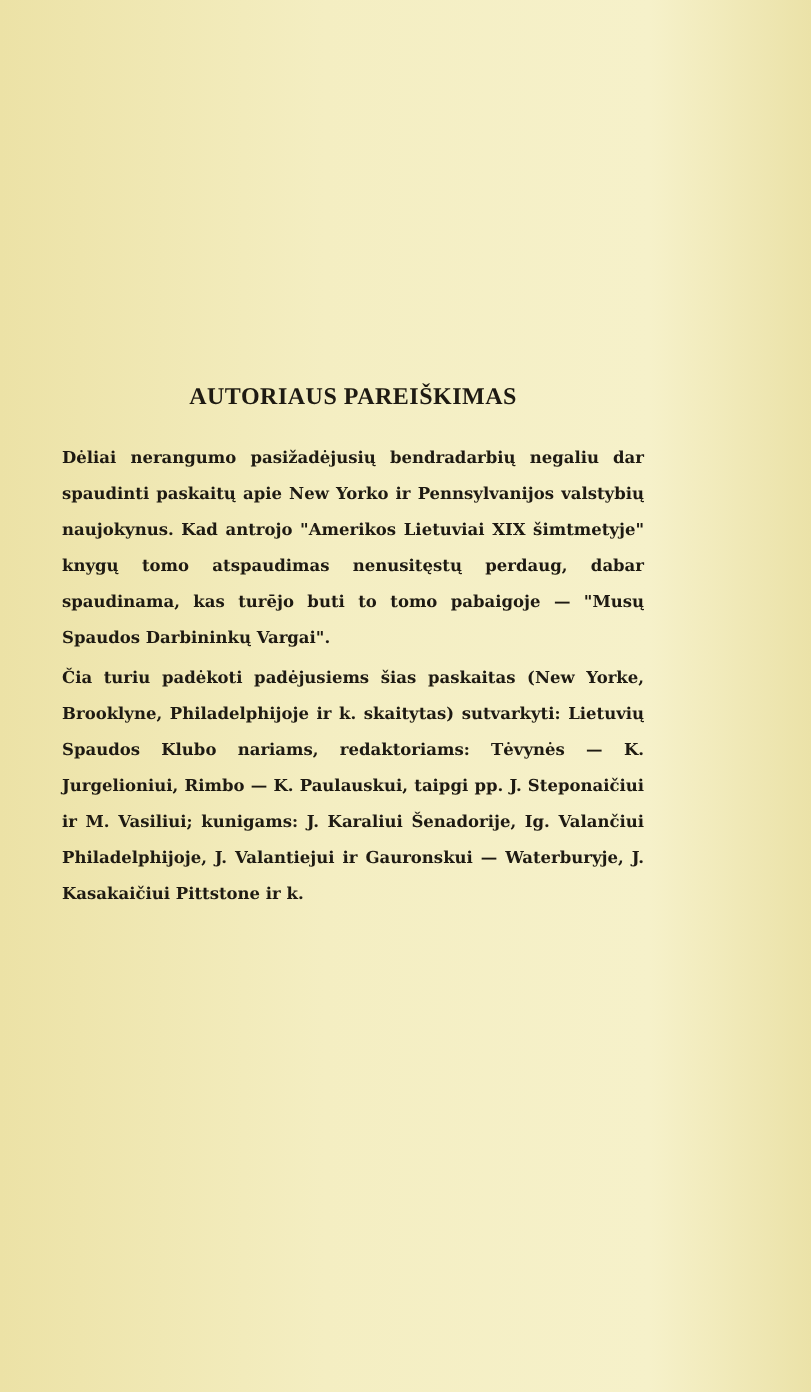AUTORIAUS PAREIŠKIMAS
Dėliai nerangumo pasižadėjusių bendradarbių negaliu dar spaudinti paskaitų apie New Yorko ir Pennsylvanijos valstybių naujokynus. Kad antrojo "Amerikos Lietuviai XIX šimtmetyje" knygų tomo atspaudimas nenusitęstų perdaug, dabar spaudinama, kas turējo buti to tomo pabaigoje — "Musų Spaudos Darbininkų Vargai".
Čia turiu padėkoti padėjusiems šias paskaitas (New Yorke, Brooklyne, Philadelphijoje ir k. skaitytas) sutvarkyti: Lietuvių Spaudos Klubo nariams, redaktoriams: Tėvynės — K. Jurgelioniui, Rimbo — K. Paulauskui, taipgi pp. J. Steponaičiui ir M. Vasiliui; kunigams: J. Karaliui Šenadorije, Ig. Valančiui Philadelphijoje, J. Valantiejui ir Gauronskui — Waterburyje, J. Kasakaičiui Pittstone ir k.